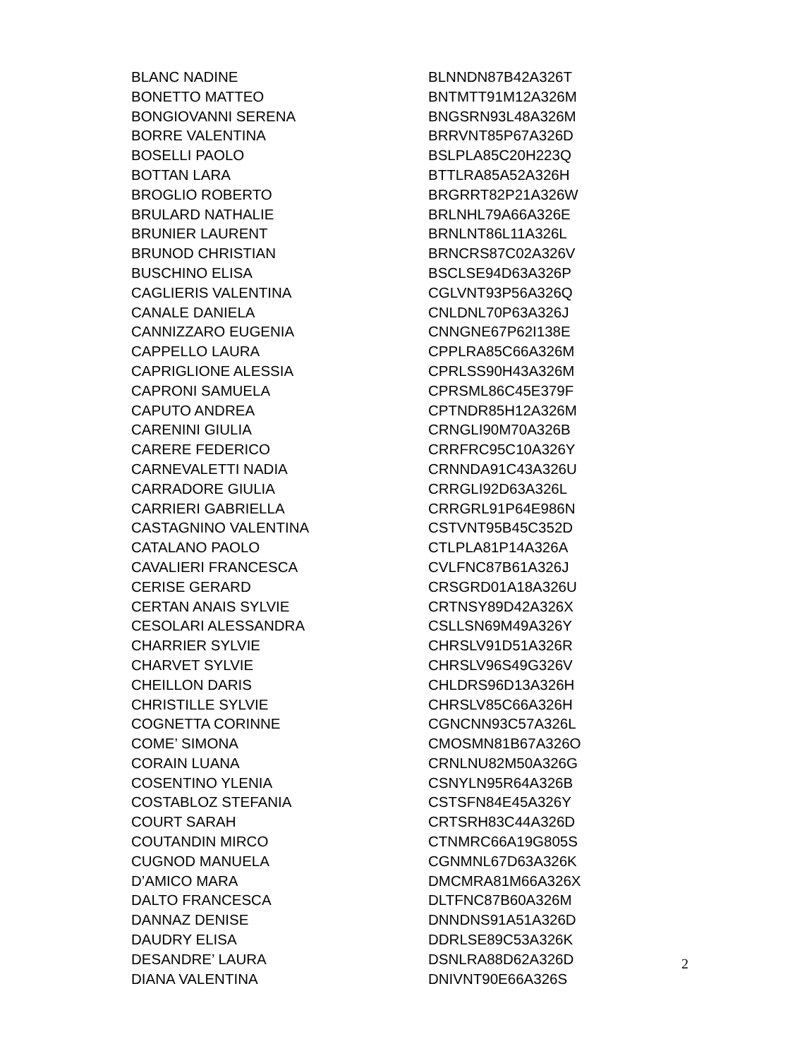| BLANC NADINE | BLNNDN87B42A326T |
| BONETTO MATTEO | BNTMTT91M12A326M |
| BONGIOVANNI SERENA | BNGSRN93L48A326M |
| BORRE VALENTINA | BRRVNT85P67A326D |
| BOSELLI PAOLO | BSLPLA85C20H223Q |
| BOTTAN LARA | BTTLRA85A52A326H |
| BROGLIO ROBERTO | BRGRRT82P21A326W |
| BRULARD NATHALIE | BRLNHL79A66A326E |
| BRUNIER LAURENT | BRNLNT86L11A326L |
| BRUNOD CHRISTIAN | BRNCRS87C02A326V |
| BUSCHINO ELISA | BSCLSE94D63A326P |
| CAGLIERIS VALENTINA | CGLVNT93P56A326Q |
| CANALE DANIELA | CNLDNL70P63A326J |
| CANNIZZARO EUGENIA | CNNGNE67P62I138E |
| CAPPELLO LAURA | CPPLRA85C66A326M |
| CAPRIGLIONE ALESSIA | CPRLSS90H43A326M |
| CAPRONI SAMUELA | CPRSML86C45E379F |
| CAPUTO ANDREA | CPTNDR85H12A326M |
| CARENINI GIULIA | CRNGLI90M70A326B |
| CARERE FEDERICO | CRRFRC95C10A326Y |
| CARNEVALETTI NADIA | CRNNDA91C43A326U |
| CARRADORE GIULIA | CRRGLI92D63A326L |
| CARRIERI GABRIELLA | CRRGRL91P64E986N |
| CASTAGNINO VALENTINA | CSTVNT95B45C352D |
| CATALANO PAOLO | CTLPLA81P14A326A |
| CAVALIERI FRANCESCA | CVLFNC87B61A326J |
| CERISE GERARD | CRSGRD01A18A326U |
| CERTAN ANAIS SYLVIE | CRTNSY89D42A326X |
| CESOLARI ALESSANDRA | CSLLSN69M49A326Y |
| CHARRIER SYLVIE | CHRSLV91D51A326R |
| CHARVET SYLVIE | CHRSLV96S49G326V |
| CHEILLON DARIS | CHLDRS96D13A326H |
| CHRISTILLE SYLVIE | CHRSLV85C66A326H |
| COGNETTA CORINNE | CGNCNN93C57A326L |
| COME’ SIMONA | CMOSMN81B67A326O |
| CORAIN LUANA | CRNLNU82M50A326G |
| COSENTINO YLENIA | CSNYLN95R64A326B |
| COSTABLOZ STEFANIA | CSTSFN84E45A326Y |
| COURT SARAH | CRTSRH83C44A326D |
| COUTANDIN MIRCO | CTNMRC66A19G805S |
| CUGNOD MANUELA | CGNMNL67D63A326K |
| D’AMICO MARA | DMCMRA81M66A326X |
| DALTO FRANCESCA | DLTFNC87B60A326M |
| DANNAZ DENISE | DNNDNS91A51A326D |
| DAUDRY ELISA | DDRLSE89C53A326K |
| DESANDRE’ LAURA | DSNLRA88D62A326D |
| DIANA VALENTINA | DNIVNT90E66A326S |
2